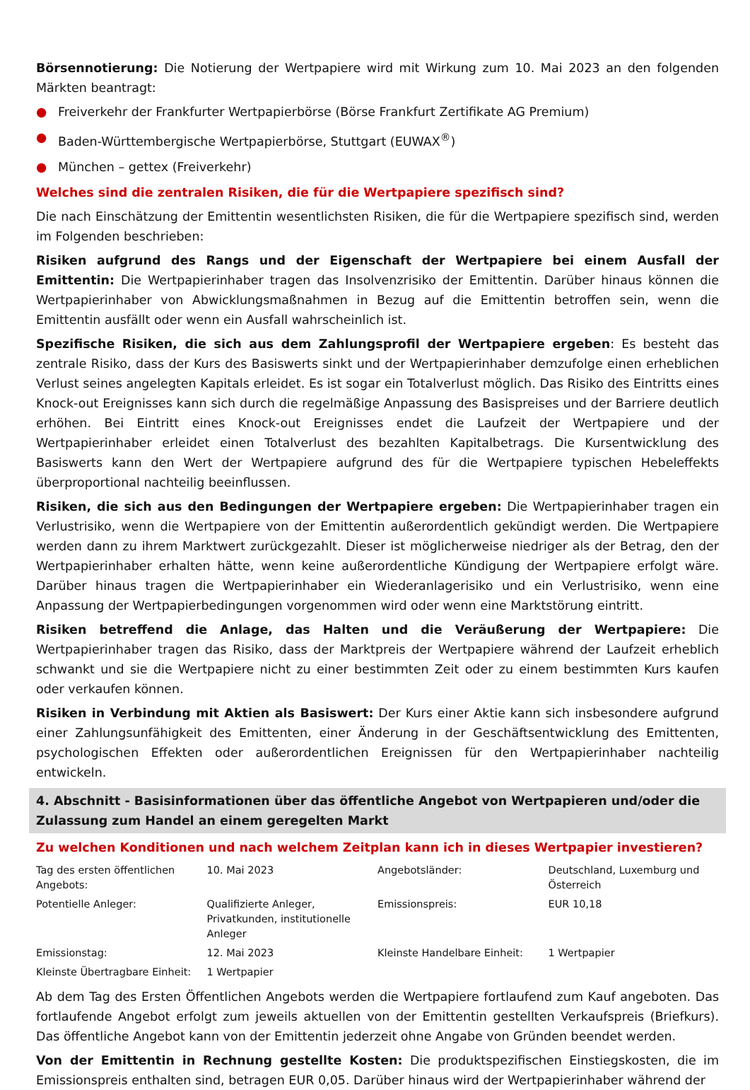Börsennotierung: Die Notierung der Wertpapiere wird mit Wirkung zum 10. Mai 2023 an den folgenden Märkten beantragt:
● Freiverkehr der Frankfurter Wertpapierbörse (Börse Frankfurt Zertifikate AG Premium)
● Baden-Württembergische Wertpapierbörse, Stuttgart (EUWAX<sup>®</sup>)
● München – gettex (Freiverkehr)
Welches sind die zentralen Risiken, die für die Wertpapiere spezifisch sind?
Die nach Einschätzung der Emittentin wesentlichsten Risiken, die für die Wertpapiere spezifisch sind, werden im Folgenden beschrieben:
Risiken aufgrund des Rangs und der Eigenschaft der Wertpapiere bei einem Ausfall der Emittentin: Die Wertpapierinhaber tragen das Insolvenzrisiko der Emittentin. Darüber hinaus können die Wertpapierinhaber von Abwicklungsmaßnahmen in Bezug auf die Emittentin betroffen sein, wenn die Emittentin ausfällt oder wenn ein Ausfall wahrscheinlich ist.
Spezifische Risiken, die sich aus dem Zahlungsprofil der Wertpapiere ergeben: Es besteht das zentrale Risiko, dass der Kurs des Basiswerts sinkt und der Wertpapierinhaber demzufolge einen erheblichen Verlust seines angelegten Kapitals erleidet. Es ist sogar ein Totalverlust möglich. Das Risiko des Eintritts eines Knock-out Ereignisses kann sich durch die regelmäßige Anpassung des Basispreises und der Barriere deutlich erhöhen. Bei Eintritt eines Knock-out Ereignisses endet die Laufzeit der Wertpapiere und der Wertpapierinhaber erleidet einen Totalverlust des bezahlten Kapitalbetrags. Die Kursentwicklung des Basiswerts kann den Wert der Wertpapiere aufgrund des für die Wertpapiere typischen Hebeleffekts überproportional nachteilig beeinflussen.
Risiken, die sich aus den Bedingungen der Wertpapiere ergeben: Die Wertpapierinhaber tragen ein Verlustrisiko, wenn die Wertpapiere von der Emittentin außerordentlich gekündigt werden. Die Wertpapiere werden dann zu ihrem Marktwert zurückgezahlt. Dieser ist möglicherweise niedriger als der Betrag, den der Wertpapierinhaber erhalten hätte, wenn keine außerordentliche Kündigung der Wertpapiere erfolgt wäre. Darüber hinaus tragen die Wertpapierinhaber ein Wiederanlagerisiko und ein Verlustrisiko, wenn eine Anpassung der Wertpapierbedingungen vorgenommen wird oder wenn eine Marktstörung eintritt.
Risiken betreffend die Anlage, das Halten und die Veräußerung der Wertpapiere: Die Wertpapierinhaber tragen das Risiko, dass der Marktpreis der Wertpapiere während der Laufzeit erheblich schwankt und sie die Wertpapiere nicht zu einer bestimmten Zeit oder zu einem bestimmten Kurs kaufen oder verkaufen können.
Risiken in Verbindung mit Aktien als Basiswert: Der Kurs einer Aktie kann sich insbesondere aufgrund einer Zahlungsunfähigkeit des Emittenten, einer Änderung in der Geschäftsentwicklung des Emittenten, psychologischen Effekten oder außerordentlichen Ereignissen für den Wertpapierinhaber nachteilig entwickeln.
4. Abschnitt - Basisinformationen über das öffentliche Angebot von Wertpapieren und/oder die Zulassung zum Handel an einem geregelten Markt
Zu welchen Konditionen und nach welchem Zeitplan kann ich in dieses Wertpapier investieren?
| Tag des ersten öffentlichen Angebots: | 10. Mai 2023 | Angebotsländer: | Deutschland, Luxemburg und Österreich |
| Potentielle Anleger: | Qualifizierte Anleger, Privatkunden, institutionelle Anleger | Emissionspreis: | EUR 10,18 |
| Emissionstag: | 12. Mai 2023 | Kleinste Handelbare Einheit: | 1 Wertpapier |
| Kleinste Übertragbare Einheit: | 1 Wertpapier | | |
Ab dem Tag des Ersten Öffentlichen Angebots werden die Wertpapiere fortlaufend zum Kauf angeboten. Das fortlaufende Angebot erfolgt zum jeweils aktuellen von der Emittentin gestellten Verkaufspreis (Briefkurs). Das öffentliche Angebot kann von der Emittentin jederzeit ohne Angabe von Gründen beendet werden.
Von der Emittentin in Rechnung gestellte Kosten: Die produktspezifischen Einstiegskosten, die im Emissionspreis enthalten sind, betragen EUR 0,05. Darüber hinaus wird der Wertpapierinhaber während der